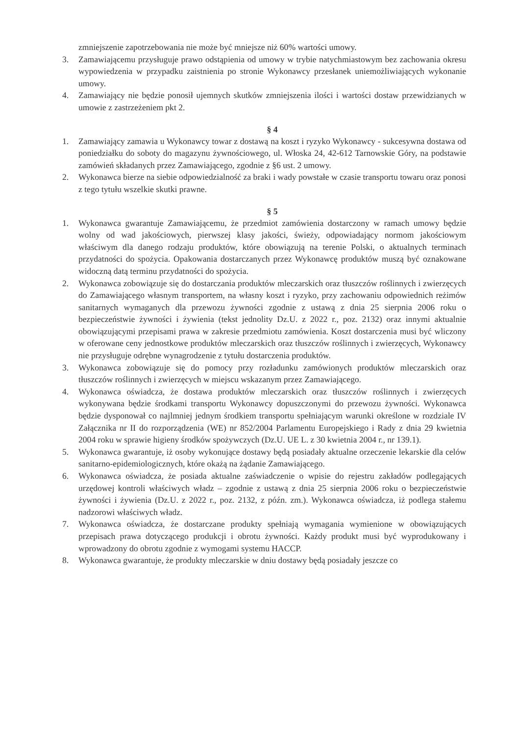zmniejszenie zapotrzebowania nie może być mniejsze niż 60% wartości umowy.
3. Zamawiającemu przysługuje prawo odstąpienia od umowy w trybie natychmiastowym bez zachowania okresu wypowiedzenia w przypadku zaistnienia po stronie Wykonawcy przesłanek uniemożliwiających wykonanie umowy.
4. Zamawiający nie będzie ponosił ujemnych skutków zmniejszenia ilości i wartości dostaw przewidzianych w umowie z zastrzeżeniem pkt 2.
§ 4
1. Zamawiający zamawia u Wykonawcy towar z dostawą na koszt i ryzyko Wykonawcy - sukcesywna dostawa od poniedziałku do soboty do magazynu żywnościowego, ul. Włoska 24, 42-612 Tarnowskie Góry, na podstawie zamówień składanych przez Zamawiającego, zgodnie z §6 ust. 2 umowy.
2. Wykonawca bierze na siebie odpowiedzialność za braki i wady powstałe w czasie transportu towaru oraz ponosi z tego tytułu wszelkie skutki prawne.
§ 5
1. Wykonawca gwarantuje Zamawiającemu, że przedmiot zamówienia dostarczony w ramach umowy będzie wolny od wad jakościowych, pierwszej klasy jakości, świeży, odpowiadający normom jakościowym właściwym dla danego rodzaju produktów, które obowiązują na terenie Polski, o aktualnych terminach przydatności do spożycia. Opakowania dostarczanych przez Wykonawcę produktów muszą być oznakowane widoczną datą terminu przydatności do spożycia.
2. Wykonawca zobowiązuje się do dostarczania produktów mleczarskich oraz tłuszczów roślinnych i zwierzęcych do Zamawiającego własnym transportem, na własny koszt i ryzyko, przy zachowaniu odpowiednich reżimów sanitarnych wymaganych dla przewozu żywności zgodnie z ustawą z dnia 25 sierpnia 2006 roku o bezpieczeństwie żywności i żywienia (tekst jednolity Dz.U. z 2022 r., poz. 2132) oraz innymi aktualnie obowiązującymi przepisami prawa w zakresie przedmiotu zamówienia. Koszt dostarczenia musi być wliczony w oferowane ceny jednostkowe produktów mleczarskich oraz tłuszczów roślinnych i zwierzęcych, Wykonawcy nie przysługuje odrębne wynagrodzenie z tytułu dostarczenia produktów.
3. Wykonawca zobowiązuje się do pomocy przy rozładunku zamówionych produktów mleczarskich oraz tłuszczów roślinnych i zwierzęcych w miejscu wskazanym przez Zamawiającego.
4. Wykonawca oświadcza, że dostawa produktów mleczarskich oraz tłuszczów roślinnych i zwierzęcych wykonywana będzie środkami transportu Wykonawcy dopuszczonymi do przewozu żywności. Wykonawca będzie dysponował co najlmniej jednym środkiem transportu spełniającym warunki określone w rozdziale IV Załącznika nr II do rozporządzenia (WE) nr 852/2004 Parlamentu Europejskiego i Rady z dnia 29 kwietnia 2004 roku w sprawie higieny środków spożywczych (Dz.U. UE L. z 30 kwietnia 2004 r., nr 139.1).
5. Wykonawca gwarantuje, iż osoby wykonujące dostawy będą posiadały aktualne orzeczenie lekarskie dla celów sanitarno-epidemiologicznych, które okażą na żądanie Zamawiającego.
6. Wykonawca oświadcza, że posiada aktualne zaświadczenie o wpisie do rejestru zakładów podlegających urzędowej kontroli właściwych władz – zgodnie z ustawą z dnia 25 sierpnia 2006 roku o bezpieczeństwie żywności i żywienia (Dz.U. z 2022 r., poz. 2132, z późn. zm.). Wykonawca oświadcza, iż podlega stałemu nadzorowi właściwych władz.
7. Wykonawca oświadcza, że dostarczane produkty spełniają wymagania wymienione w obowiązujących przepisach prawa dotyczącego produkcji i obrotu żywności. Każdy produkt musi być wyprodukowany i wprowadzony do obrotu zgodnie z wymogami systemu HACCP.
8. Wykonawca gwarantuje, że produkty mleczarskie w dniu dostawy będą posiadały jeszcze co